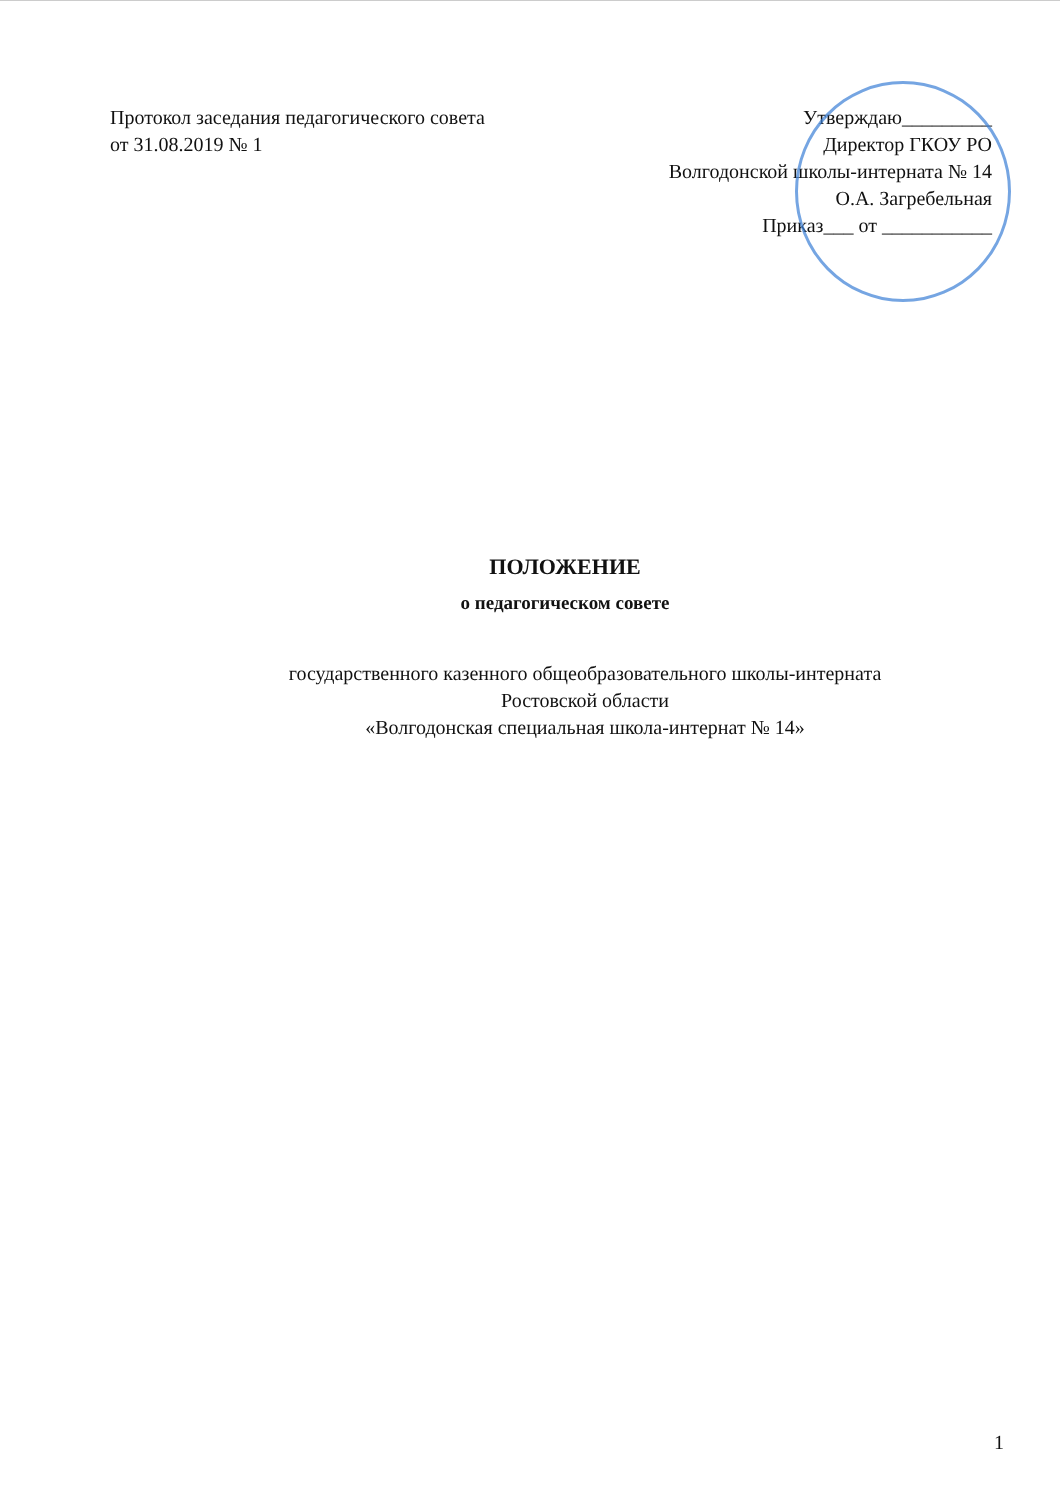Протокол заседания педагогического совета
от 31.08.2019 № 1
Утверждаю_________
Директор ГКОУ РО
Волгодонской школы-интерната № 14
О.А. Загребельная
Приказ___ от ___________
ПОЛОЖЕНИЕ
о педагогическом совете
государственного казенного общеобразовательного школы-интерната
Ростовской области
«Волгодонская специальная школа-интернат № 14»
1